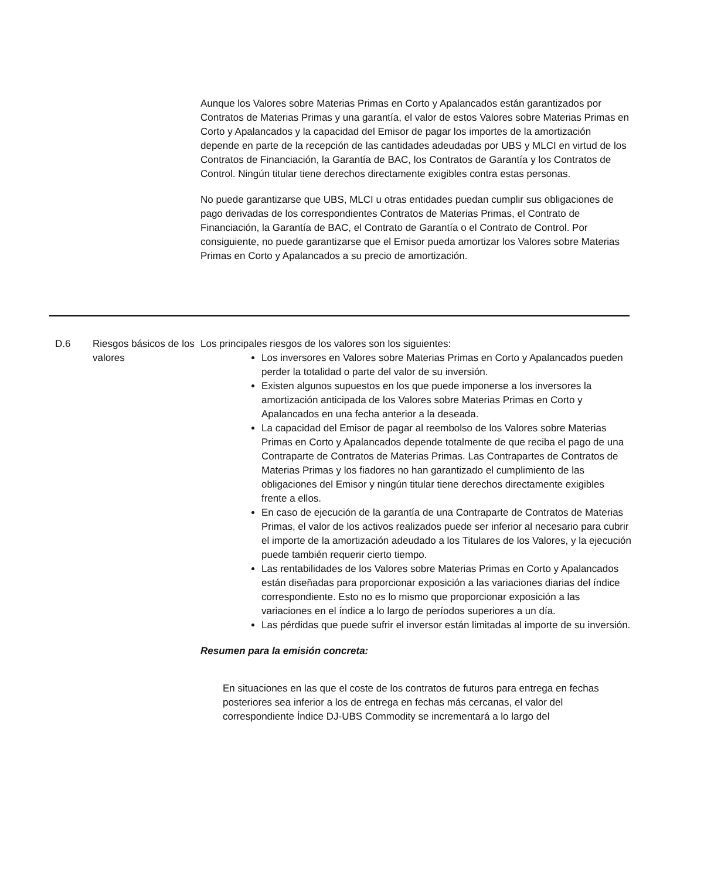Aunque los Valores sobre Materias Primas en Corto y Apalancados están garantizados por Contratos de Materias Primas y una garantía, el valor de estos Valores sobre Materias Primas en Corto y Apalancados y la capacidad del Emisor de pagar los importes de la amortización depende en parte de la recepción de las cantidades adeudadas por UBS y MLCI en virtud de los Contratos de Financiación, la Garantía de BAC, los Contratos de Garantía y los Contratos de Control. Ningún titular tiene derechos directamente exigibles contra estas personas.
No puede garantizarse que UBS, MLCI u otras entidades puedan cumplir sus obligaciones de pago derivadas de los correspondientes Contratos de Materias Primas, el Contrato de Financiación, la Garantía de BAC, el Contrato de Garantía o el Contrato de Control. Por consiguiente, no puede garantizarse que el Emisor pueda amortizar los Valores sobre Materias Primas en Corto y Apalancados a su precio de amortización.
| D.6 | Riesgos básicos de los valores | Los principales riesgos de los valores son los siguientes: Los inversores en Valores sobre Materias Primas en Corto y Apalancados pueden perder la totalidad o parte del valor de su inversión. Existen algunos supuestos en los que puede imponerse a los inversores la amortización anticipada de los Valores sobre Materias Primas en Corto y Apalancados en una fecha anterior a la deseada. La capacidad del Emisor de pagar al reembolso de los Valores sobre Materias Primas en Corto y Apalancados depende totalmente de que reciba el pago de una Contraparte de Contratos de Materias Primas. Las Contrapartes de Contratos de Materias Primas y los fiadores no han garantizado el cumplimiento de las obligaciones del Emisor y ningún titular tiene derechos directamente exigibles frente a ellos. En caso de ejecución de la garantía de una Contraparte de Contratos de Materias Primas, el valor de los activos realizados puede ser inferior al necesario para cubrir el importe de la amortización adeudado a los Titulares de los Valores, y la ejecución puede también requerir cierto tiempo. Las rentabilidades de los Valores sobre Materias Primas en Corto y Apalancados están diseñadas para proporcionar exposición a las variaciones diarias del índice correspondiente. Esto no es lo mismo que proporcionar exposición a las variaciones en el índice a lo largo de períodos superiores a un día. Las pérdidas que puede sufrir el inversor están limitadas al importe de su inversión. Resumen para la emisión concreta: En situaciones en las que el coste de los contratos de futuros para entrega en fechas posteriores sea inferior a los de entrega en fechas más cercanas, el valor del correspondiente Índice DJ-UBS Commodity se incrementará a lo largo del |